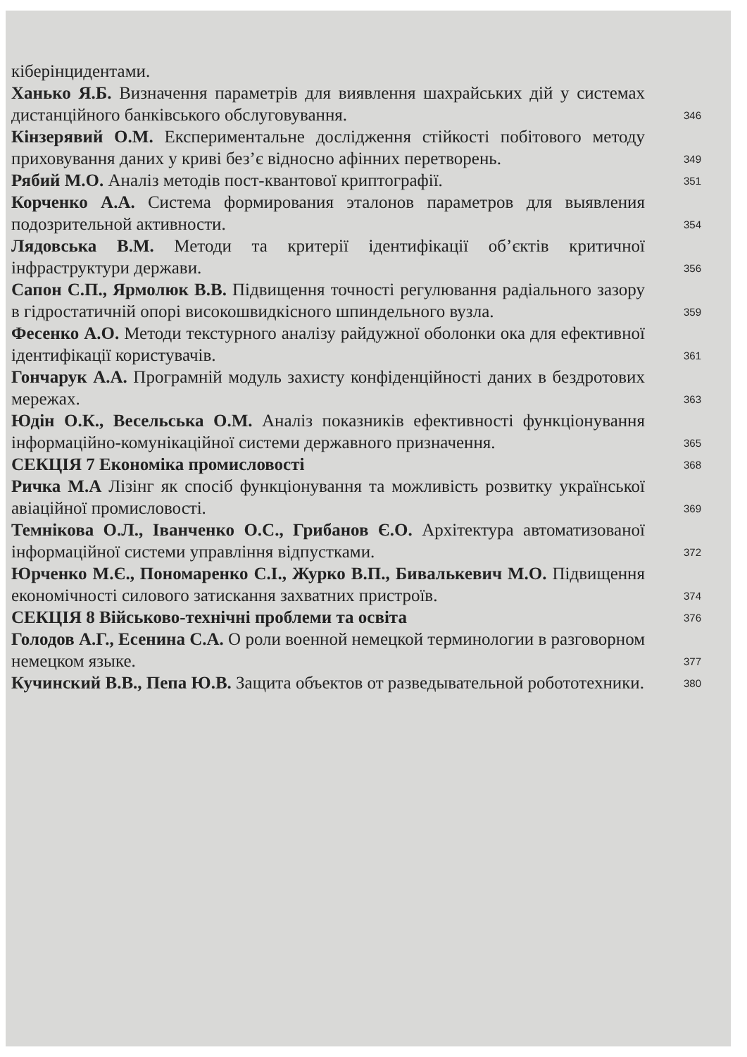кіберінцидентами.
Ханько Я.Б. Визначення параметрів для виявлення шахрайських дій у системах дистанційного банківського обслуговування.
346
Кінзерявий О.М. Експериментальне дослідження стійкості побітового методу приховування даних у криві без’є відносно афінних перетворень.
349
Рябий М.О. Аналіз методів пост-квантової криптографії.
351
Корченко А.А. Система формирования эталонов параметров для выявления подозрительной активности.
354
Лядовська В.М. Методи та критерії ідентифікації об’єктів критичної інфраструктури держави.
356
Сапон С.П., Ярмолюк В.В. Підвищення точності регулювання радіального зазору в гідростатичній опорі високошвидкісного шпиндельного вузла.
359
Фесенко А.О. Методи текстурного аналізу райдужної оболонки ока для ефективної ідентифікації користувачів.
361
Гончарук А.А. Програмній модуль захисту конфіденційності даних в бездротових мережах.
363
Юдін О.К., Весельська О.М. Аналіз показників ефективності функціонування інформаційно-комунікаційної системи державного призначення.
365
СЕКЦІЯ 7 Економіка промисловості
368
Ричка М.А Лізінг як спосіб функціонування та можливість розвитку української авіаційної промисловості.
369
Темнікова О.Л., Іванченко О.С., Грибанов Є.О. Архітектура автоматизованої інформаційної системи управління відпустками.
372
Юрченко М.Є., Пономаренко С.І., Журко В.П., Бивалькевич М.О. Підвищення економічності силового затискання захватних пристроїв.
374
СЕКЦІЯ 8 Військово-технічні проблеми та освіта
376
Голодов А.Г., Есенина С.А. О роли военной немецкой терминологии в разговорном немецком языке.
377
Кучинский В.В., Пепа Ю.В. Защита объектов от разведывательной робототехники.
380